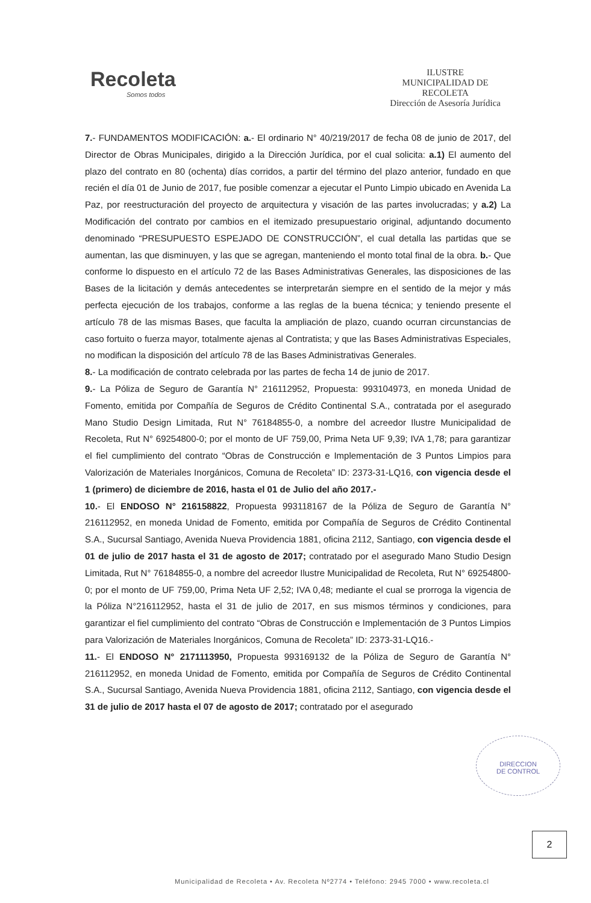Recoleta
Somos todos
ILUSTRE
MUNICIPALIDAD DE
RECOLETA
Dirección de Asesoría Jurídica
7.- FUNDAMENTOS MODIFICACIÓN: a.- El ordinario N° 40/219/2017 de fecha 08 de junio de 2017, del Director de Obras Municipales, dirigido a la Dirección Jurídica, por el cual solicita: a.1) El aumento del plazo del contrato en 80 (ochenta) días corridos, a partir del término del plazo anterior, fundado en que recién el día 01 de Junio de 2017, fue posible comenzar a ejecutar el Punto Limpio ubicado en Avenida La Paz, por reestructuración del proyecto de arquitectura y visación de las partes involucradas; y a.2) La Modificación del contrato por cambios en el itemizado presupuestario original, adjuntando documento denominado “PRESUPUESTO ESPEJADO DE CONSTRUCCIÓN”, el cual detalla las partidas que se aumentan, las que disminuyen, y las que se agregan, manteniendo el monto total final de la obra. b.- Que conforme lo dispuesto en el artículo 72 de las Bases Administrativas Generales, las disposiciones de las Bases de la licitación y demás antecedentes se interpretarán siempre en el sentido de la mejor y más perfecta ejecución de los trabajos, conforme a las reglas de la buena técnica; y teniendo presente el artículo 78 de las mismas Bases, que faculta la ampliación de plazo, cuando ocurran circunstancias de caso fortuito o fuerza mayor, totalmente ajenas al Contratista; y que las Bases Administrativas Especiales, no modifican la disposición del artículo 78 de las Bases Administrativas Generales.
8.- La modificación de contrato celebrada por las partes de fecha 14 de junio de 2017.
9.- La Póliza de Seguro de Garantía N° 216112952, Propuesta: 993104973, en moneda Unidad de Fomento, emitida por Compañía de Seguros de Crédito Continental S.A., contratada por el asegurado Mano Studio Design Limitada, Rut N° 76184855-0, a nombre del acreedor Ilustre Municipalidad de Recoleta, Rut N° 69254800-0; por el monto de UF 759,00, Prima Neta UF 9,39; IVA 1,78; para garantizar el fiel cumplimiento del contrato “Obras de Construcción e Implementación de 3 Puntos Limpios para Valorización de Materiales Inorgánicos, Comuna de Recoleta” ID: 2373-31-LQ16, con vigencia desde el 1 (primero) de diciembre de 2016, hasta el 01 de Julio del año 2017.-
10.- El ENDOSO N° 216158822, Propuesta 993118167 de la Póliza de Seguro de Garantía N° 216112952, en moneda Unidad de Fomento, emitida por Compañía de Seguros de Crédito Continental S.A., Sucursal Santiago, Avenida Nueva Providencia 1881, oficina 2112, Santiago, con vigencia desde el 01 de julio de 2017 hasta el 31 de agosto de 2017; contratado por el asegurado Mano Studio Design Limitada, Rut N° 76184855-0, a nombre del acreedor Ilustre Municipalidad de Recoleta, Rut N° 69254800-0; por el monto de UF 759,00, Prima Neta UF 2,52; IVA 0,48; mediante el cual se prorroga la vigencia de la Póliza N°216112952, hasta el 31 de julio de 2017, en sus mismos términos y condiciones, para garantizar el fiel cumplimiento del contrato “Obras de Construcción e Implementación de 3 Puntos Limpios para Valorización de Materiales Inorgánicos, Comuna de Recoleta” ID: 2373-31-LQ16.-
11.- El ENDOSO N° 2171113950, Propuesta 993169132 de la Póliza de Seguro de Garantía N° 216112952, en moneda Unidad de Fomento, emitida por Compañía de Seguros de Crédito Continental S.A., Sucursal Santiago, Avenida Nueva Providencia 1881, oficina 2112, Santiago, con vigencia desde el 31 de julio de 2017 hasta el 07 de agosto de 2017; contratado por el asegurado
DIRECCION
DE CONTROL
2
Municipalidad de Recoleta • Av. Recoleta Nº2774 • Teléfono: 2945 7000 • www.recoleta.cl